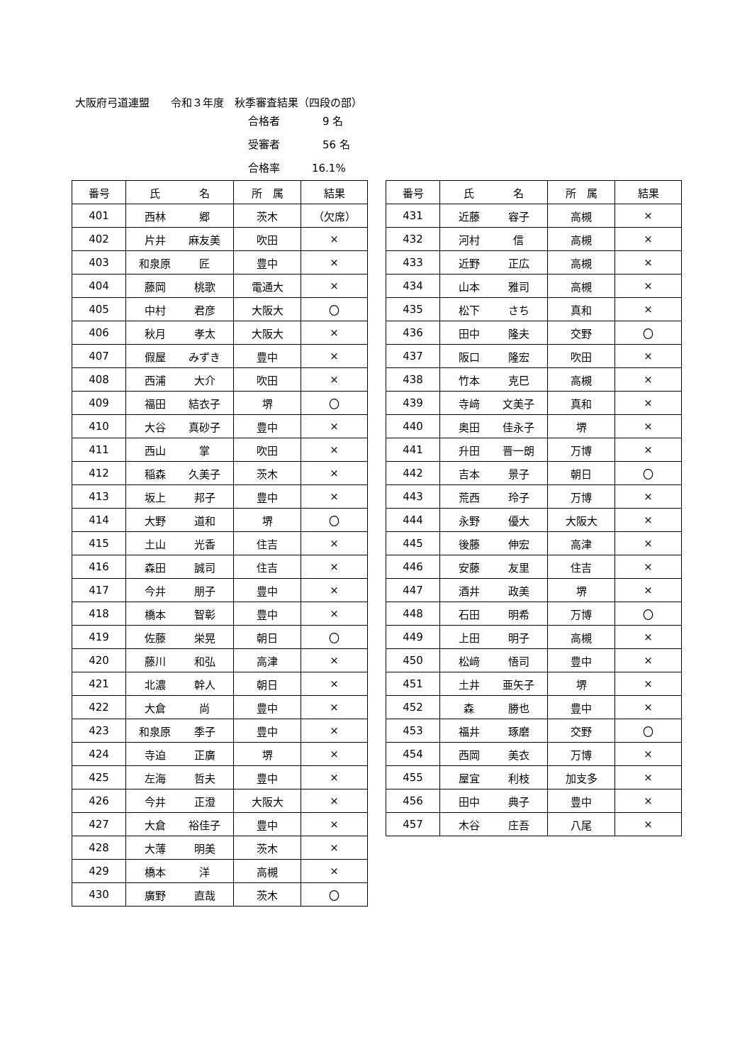大阪府弓道連盟　　令和３年度　秋季審査結果（四段の部）
合格者　9 名
受審者　56 名
合格率 16.1%
| 番号 | 氏 名 | 所 属 | 結果 |
| --- | --- | --- | --- |
| 401 | 西林 郷 | 茨木 | （欠席） |
| 402 | 片井 麻友美 | 吹田 | × |
| 403 | 和泉原 匠 | 豊中 | × |
| 404 | 藤岡 桃歌 | 電通大 | × |
| 405 | 中村 君彦 | 大阪大 | 〇 |
| 406 | 秋月 孝太 | 大阪大 | × |
| 407 | 假屋 みずき | 豊中 | × |
| 408 | 西浦 大介 | 吹田 | × |
| 409 | 福田 結衣子 | 堺 | 〇 |
| 410 | 大谷 真砂子 | 豊中 | × |
| 411 | 西山 掌 | 吹田 | × |
| 412 | 稲森 久美子 | 茨木 | × |
| 413 | 坂上 邦子 | 豊中 | × |
| 414 | 大野 道和 | 堺 | 〇 |
| 415 | 土山 光香 | 住吉 | × |
| 416 | 森田 誠司 | 住吉 | × |
| 417 | 今井 朋子 | 豊中 | × |
| 418 | 橋本 智彰 | 豊中 | × |
| 419 | 佐藤 栄晃 | 朝日 | 〇 |
| 420 | 藤川 和弘 | 高津 | × |
| 421 | 北濃 幹人 | 朝日 | × |
| 422 | 大倉 尚 | 豊中 | × |
| 423 | 和泉原 季子 | 豊中 | × |
| 424 | 寺迫 正廣 | 堺 | × |
| 425 | 左海 哲夫 | 豊中 | × |
| 426 | 今井 正澄 | 大阪大 | × |
| 427 | 大倉 裕佳子 | 豊中 | × |
| 428 | 大薄 明美 | 茨木 | × |
| 429 | 橋本 洋 | 高槻 | × |
| 430 | 廣野 直哉 | 茨木 | 〇 |
| 番号 | 氏 名 | 所 属 | 結果 |
| --- | --- | --- | --- |
| 431 | 近藤 容子 | 高槻 | × |
| 432 | 河村 信 | 高槻 | × |
| 433 | 近野 正広 | 高槻 | × |
| 434 | 山本 雅司 | 高槻 | × |
| 435 | 松下 さち | 真和 | × |
| 436 | 田中 隆夫 | 交野 | 〇 |
| 437 | 阪口 隆宏 | 吹田 | × |
| 438 | 竹本 克巳 | 高槻 | × |
| 439 | 寺﨑 文美子 | 真和 | × |
| 440 | 奥田 佳永子 | 堺 | × |
| 441 | 升田 晋一朗 | 万博 | × |
| 442 | 吉本 景子 | 朝日 | 〇 |
| 443 | 荒西 玲子 | 万博 | × |
| 444 | 永野 優大 | 大阪大 | × |
| 445 | 後藤 伸宏 | 高津 | × |
| 446 | 安藤 友里 | 住吉 | × |
| 447 | 酒井 政美 | 堺 | × |
| 448 | 石田 明希 | 万博 | 〇 |
| 449 | 上田 明子 | 高槻 | × |
| 450 | 松﨑 悟司 | 豊中 | × |
| 451 | 土井 亜矢子 | 堺 | × |
| 452 | 森 勝也 | 豊中 | × |
| 453 | 福井 琢磨 | 交野 | 〇 |
| 454 | 西岡 美衣 | 万博 | × |
| 455 | 屋宜 利枝 | 加支多 | × |
| 456 | 田中 典子 | 豊中 | × |
| 457 | 木谷 庄吾 | 八尾 | × |